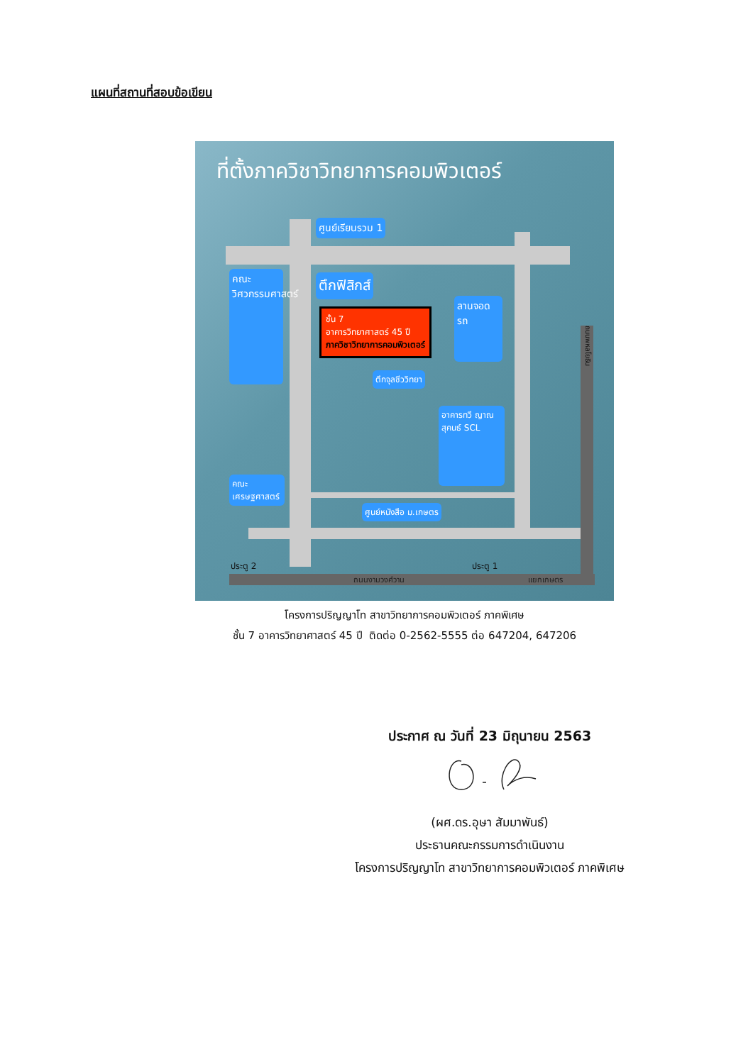แผนที่สถานที่สอบข้อเขียน
ที่ตั้งภาควิชาวิทยาการคอมพิวเตอร์
ศูนย์เรียนรวม 1
ตึกฟิสิกส์
คณะวิศวกรรมศาสตร์
ลานจอดรถ
ชั้น 7
อาคารวิทยาศาสตร์ 45 ปี
ภาควิชาวิทยาการคอมพิวเตอร์
ตึกจุลชีววิทยา
อาคารทวี ญาณสุคนธ์ SCL
คณะเศรษฐศาสตร์
ศูนย์หนังสือ ม.เกษตร
ประตู 2 ประตู 1
ถนนงามวงศ์วาน แยกเกษตร
ถนนพหลโยธิน
โครงการปริญญาโท สาขาวิทยาการคอมพิวเตอร์ ภาคพิเศษ
ชั้น 7 อาคารวิทยาศาสตร์ 45 ปี ติดต่อ 0-2562-5555 ต่อ 647204, 647206
ประกาศ ณ วันที่ 23 มิถุนายน 2563
(ผศ.ดร.อุษา สัมมาพันธ์)
ประธานคณะกรรมการดำเนินงาน
โครงการปริญญาโท สาขาวิทยาการคอมพิวเตอร์ ภาคพิเศษ